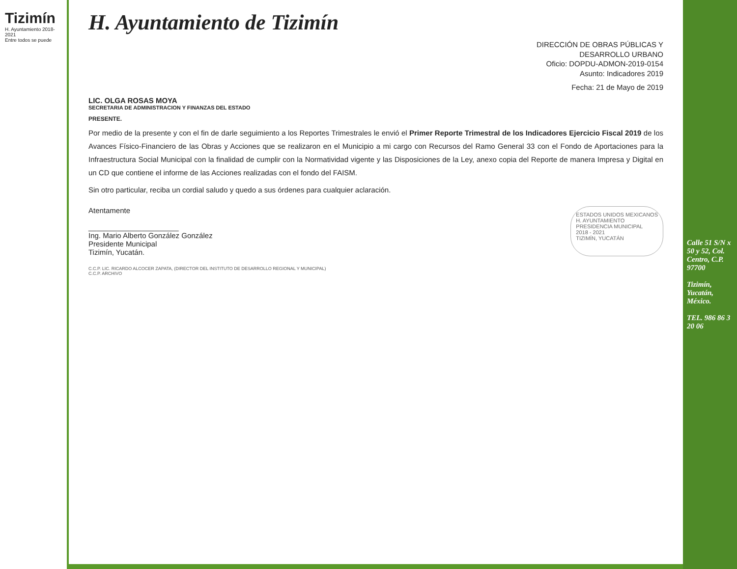Tizimín
H. Ayuntamiento 2018-2021
Entre todos se puede
H. Ayuntamiento de Tizimín
DIRECCIÓN DE OBRAS PÚBLICAS Y
DESARROLLO URBANO
Oficio: DOPDU-ADMON-2019-0154
Asunto: Indicadores 2019
Fecha: 21 de Mayo de 2019
LIC. OLGA ROSAS MOYA
SECRETARIA DE ADMINISTRACION Y FINANZAS DEL ESTADO
PRESENTE.
Por medio de la presente y con el fin de darle seguimiento a los Reportes Trimestrales le envió el Primer Reporte Trimestral de los Indicadores Ejercicio Fiscal 2019 de los Avances Físico-Financiero de las Obras y Acciones que se realizaron en el Municipio a mi cargo con Recursos del Ramo General 33 con el Fondo de Aportaciones para la Infraestructura Social Municipal con la finalidad de cumplir con la Normatividad vigente y las Disposiciones de la Ley, anexo copia del Reporte de manera Impresa y Digital en un CD que contiene el informe de las Acciones realizadas con el fondo del FAISM.
Sin otro particular, reciba un cordial saludo y quedo a sus órdenes para cualquier aclaración.
Atentamente
______________________
Ing. Mario Alberto González González
Presidente Municipal
Tizimín, Yucatán.
ESTADOS UNIDOS MEXICANOS
H. AYUNTAMIENTO
PRESIDENCIA MUNICIPAL
2018 - 2021
TIZIMÍN, YUCATÁN
C.C.P. LIC. RICARDO ALCOCER ZAPATA, (DIRECTOR DEL INSTITUTO DE DESARROLLO REGIONAL Y MUNICIPAL)
C.C.P. ARCHIVO
Calle 51 S/N x 50 y 52, Col. Centro, C.P. 97700
Tizimín, Yucatán, México.
TEL. 986 86 3 20 06